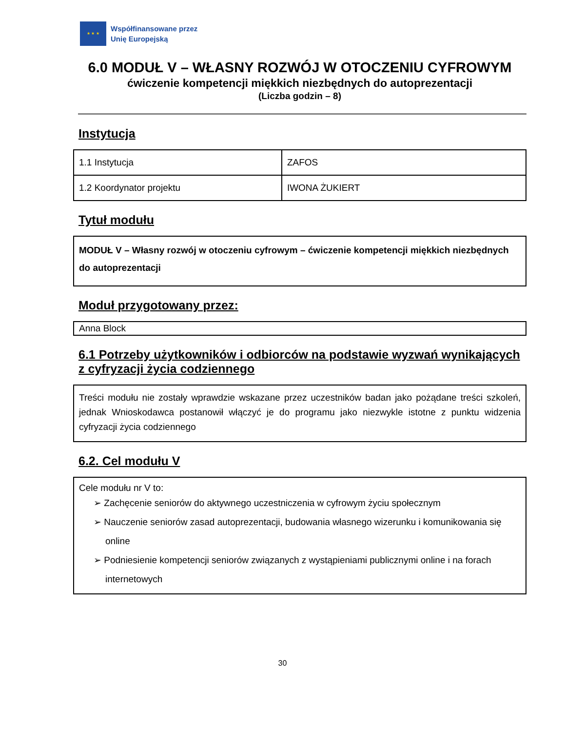★ ★ ★
Współfinansowane przez
Unię Europejską
6.0 MODUŁ V – WŁASNY ROZWÓJ W OTOCZENIU CYFROWYM
ćwiczenie kompetencji miękkich niezbędnych do autoprezentacji
(Liczba godzin – 8)
Instytucja
| 1.1 Instytucja | ZAFOS |
| 1.2 Koordynator projektu | IWONA ŻUKIERT |
Tytuł modułu
MODUŁ V – Własny rozwój w otoczeniu cyfrowym – ćwiczenie kompetencji miękkich niezbędnych do autoprezentacji
Moduł przygotowany przez:
Anna Block
6.1 Potrzeby użytkowników i odbiorców na podstawie wyzwań wynikających z cyfryzacji życia codziennego
Treści modułu nie zostały wprawdzie wskazane przez uczestników badan jako pożądane treści szkoleń, jednak Wnioskodawca postanowił włączyć je do programu jako niezwykle istotne z punktu widzenia cyfryzacji życia codziennego
6.2. Cel modułu V
Cele modułu nr V to:
➢ Zachęcenie seniorów do aktywnego uczestniczenia w cyfrowym życiu społecznym
➢ Nauczenie seniorów zasad autoprezentacji, budowania własnego wizerunku i komunikowania się online
➢ Podniesienie kompetencji seniorów związanych z wystąpieniami publicznymi online i na forach internetowych
30